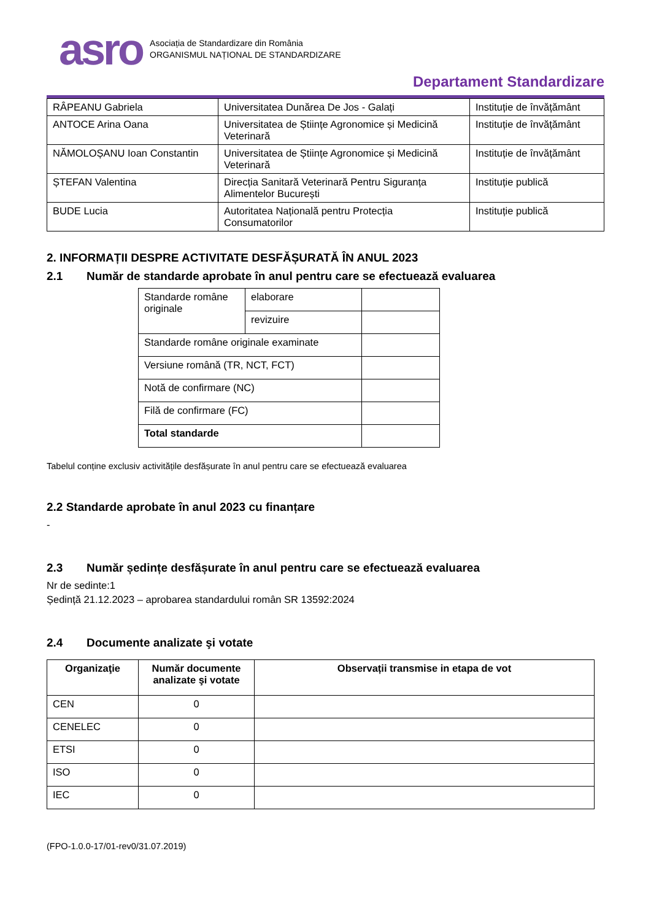asro
Asociația de Standardizare din România
ORGANISMUL NAȚIONAL DE STANDARDIZARE
Departament Standardizare
| RÂPEANU Gabriela | Universitatea Dunărea De Jos - Galați | Instituție de învățământ |
| ANTOCE Arina Oana | Universitatea de Științe Agronomice și Medicină Veterinară | Instituție de învățământ |
| NĂMOLOȘANU Ioan Constantin | Universitatea de Științe Agronomice și Medicină Veterinară | Instituție de învățământ |
| ȘTEFAN Valentina | Direcția Sanitară Veterinară Pentru Siguranța Alimentelor București | Instituție publică |
| BUDE Lucia | Autoritatea Națională pentru Protecția Consumatorilor | Instituție publică |
2. INFORMAȚII DESPRE ACTIVITATE DESFĂȘURATĂ ÎN ANUL 2023
2.1 Număr de standarde aprobate în anul pentru care se efectuează evaluarea
| Standarde române originale | elaborare | |
| | revizuire | |
| Standarde române originale examinate | | |
| Versiune română (TR, NCT, FCT) | | |
| Notă de confirmare (NC) | | |
| Filă de confirmare (FC) | | |
| Total standarde | | |
Tabelul conține exclusiv activitățile desfășurate în anul pentru care se efectuează evaluarea
2.2 Standarde aprobate în anul 2023 cu finanțare
-
2.3 Număr ședințe desfășurate în anul pentru care se efectuează evaluarea
Nr de sedinte:1
Ședință 21.12.2023 – aprobarea standardului român SR 13592:2024
2.4 Documente analizate şi votate
| Organizaţie | Număr documente analizate şi votate | Observații transmise in etapa de vot |
| --- | --- | --- |
| CEN | 0 | |
| CENELEC | 0 | |
| ETSI | 0 | |
| ISO | 0 | |
| IEC | 0 | |
(FPO-1.0.0-17/01-rev0/31.07.2019)